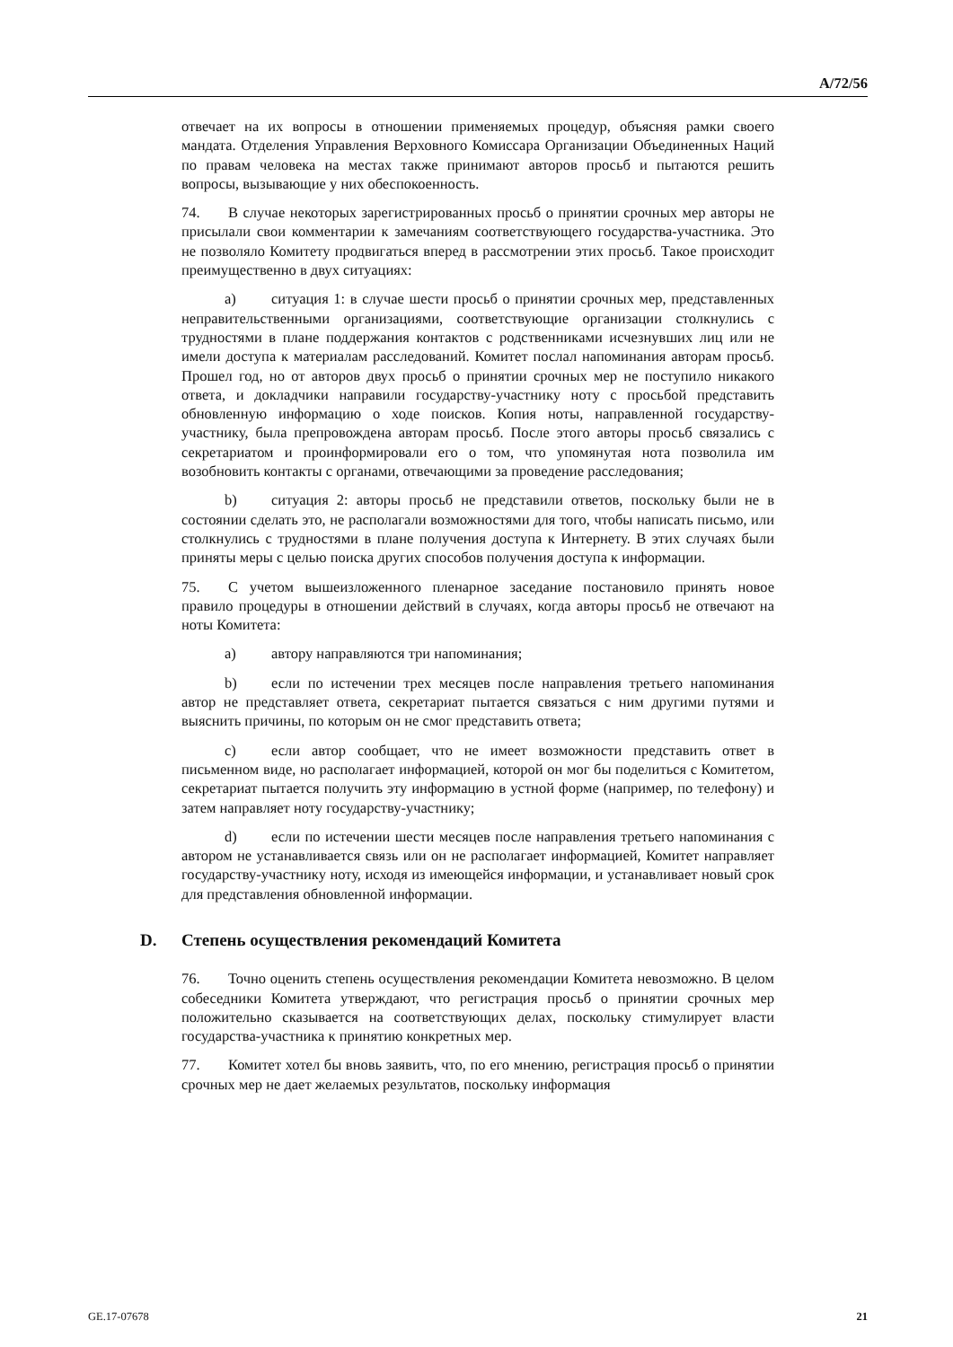A/72/56
отвечает на их вопросы в отношении применяемых процедур, объясняя рамки своего мандата. Отделения Управления Верховного Комиссара Организации Объединенных Наций по правам человека на местах также принимают авторов просьб и пытаются решить вопросы, вызывающие у них обеспокоенность.
74. В случае некоторых зарегистрированных просьб о принятии срочных мер авторы не присылали свои комментарии к замечаниям соответствующего государства-участника. Это не позволяло Комитету продвигаться вперед в рассмотрении этих просьб. Такое происходит преимущественно в двух ситуациях:
a) ситуация 1: в случае шести просьб о принятии срочных мер, представленных неправительственными организациями, соответствующие организации столкнулись с трудностями в плане поддержания контактов с родственниками исчезнувших лиц или не имели доступа к материалам расследований. Комитет послал напоминания авторам просьб. Прошел год, но от авторов двух просьб о принятии срочных мер не поступило никакого ответа, и докладчики направили государству-участнику ноту с просьбой представить обновленную информацию о ходе поисков. Копия ноты, направленной государству-участнику, была препровождена авторам просьб. После этого авторы просьб связались с секретариатом и проинформировали его о том, что упомянутая нота позволила им возобновить контакты с органами, отвечающими за проведение расследования;
b) ситуация 2: авторы просьб не представили ответов, поскольку были не в состоянии сделать это, не располагали возможностями для того, чтобы написать письмо, или столкнулись с трудностями в плане получения доступа к Интернету. В этих случаях были приняты меры с целью поиска других способов получения доступа к информации.
75. С учетом вышеизложенного пленарное заседание постановило принять новое правило процедуры в отношении действий в случаях, когда авторы просьб не отвечают на ноты Комитета:
a) автору направляются три напоминания;
b) если по истечении трех месяцев после направления третьего напоминания автор не представляет ответа, секретариат пытается связаться с ним другими путями и выяснить причины, по которым он не смог представить ответа;
c) если автор сообщает, что не имеет возможности представить ответ в письменном виде, но располагает информацией, которой он мог бы поделиться с Комитетом, секретариат пытается получить эту информацию в устной форме (например, по телефону) и затем направляет ноту государству-участнику;
d) если по истечении шести месяцев после направления третьего напоминания с автором не устанавливается связь или он не располагает информацией, Комитет направляет государству-участнику ноту, исходя из имеющейся информации, и устанавливает новый срок для представления обновленной информации.
D. Степень осуществления рекомендаций Комитета
76. Точно оценить степень осуществления рекомендации Комитета невозможно. В целом собеседники Комитета утверждают, что регистрация просьб о принятии срочных мер положительно сказывается на соответствующих делах, поскольку стимулирует власти государства-участника к принятию конкретных мер.
77. Комитет хотел бы вновь заявить, что, по его мнению, регистрация просьб о принятии срочных мер не дает желаемых результатов, поскольку информация
GE.17-07678 21